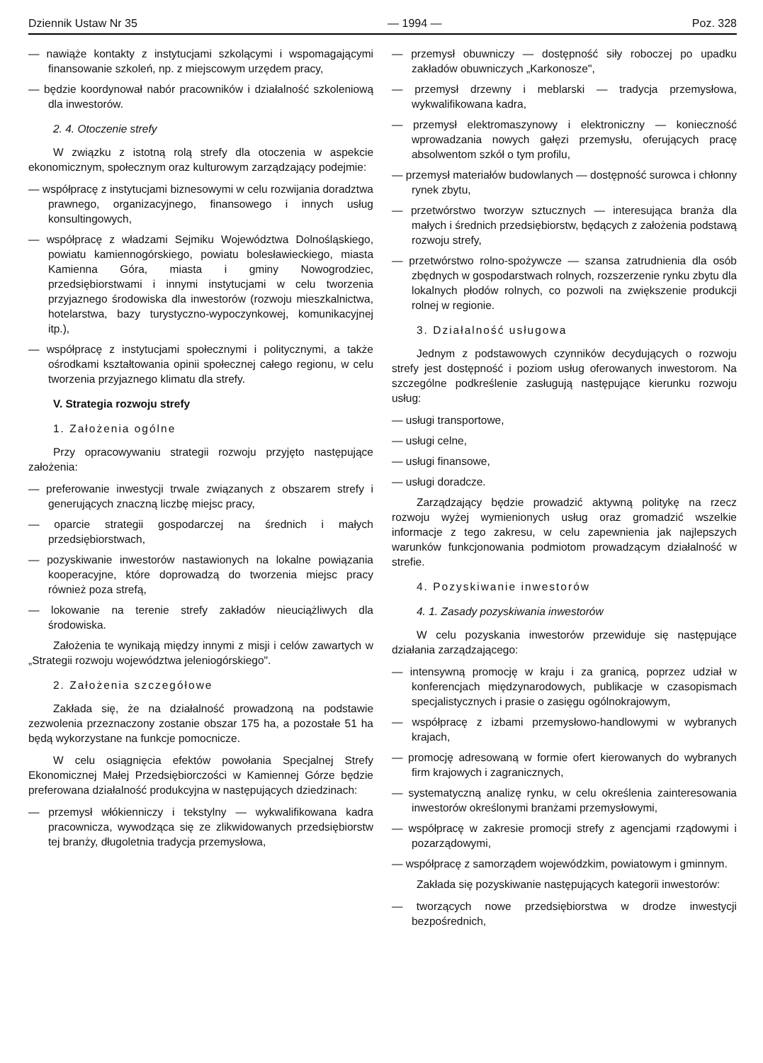Dziennik Ustaw Nr 35 — 1994 — Poz. 328
— nawiąże kontakty z instytucjami szkolącymi i wspomagającymi finansowanie szkoleń, np. z miejscowym urzędem pracy,
— będzie koordynował nabór pracowników i działalność szkoleniową dla inwestorów.
2. 4. Otoczenie strefy
W związku z istotną rolą strefy dla otoczenia w aspekcie ekonomicznym, społecznym oraz kulturowym zarządzający podejmie:
— współpracę z instytucjami biznesowymi w celu rozwijania doradztwa prawnego, organizacyjnego, finansowego i innych usług konsultingowych,
— współpracę z władzami Sejmiku Województwa Dolnośląskiego, powiatu kamiennogórskiego, powiatu bolesławieckiego, miasta Kamienna Góra, miasta i gminy Nowogrodziec, przedsiębiorstwami i innymi instytucjami w celu tworzenia przyjaznego środowiska dla inwestorów (rozwoju mieszkalnictwa, hotelarstwa, bazy turystyczno-wypoczynkowej, komunikacyjnej itp.),
— współpracę z instytucjami społecznymi i politycznymi, a także ośrodkami kształtowania opinii społecznej całego regionu, w celu tworzenia przyjaznego klimatu dla strefy.
V. Strategia rozwoju strefy
1. Założenia ogólne
Przy opracowywaniu strategii rozwoju przyjęto następujące założenia:
— preferowanie inwestycji trwale związanych z obszarem strefy i generujących znaczną liczbę miejsc pracy,
— oparcie strategii gospodarczej na średnich i małych przedsiębiorstwach,
— pozyskiwanie inwestorów nastawionych na lokalne powiązania kooperacyjne, które doprowadzą do tworzenia miejsc pracy również poza strefą,
— lokowanie na terenie strefy zakładów nieuciążliwych dla środowiska.
Założenia te wynikają między innymi z misji i celów zawartych w „Strategii rozwoju województwa jeleniogórskiego".
2. Założenia szczegółowe
Zakłada się, że na działalność prowadzoną na podstawie zezwolenia przeznaczony zostanie obszar 175 ha, a pozostałe 51 ha będą wykorzystane na funkcje pomocnicze.
W celu osiągnięcia efektów powołania Specjalnej Strefy Ekonomicznej Małej Przedsiębiorczości w Kamiennej Górze będzie preferowana działalność produkcyjna w następujących dziedzinach:
— przemysł włókienniczy i tekstylny — wykwalifikowana kadra pracownicza, wywodząca się ze zlikwidowanych przedsiębiorstw tej branży, długoletnia tradycja przemysłowa,
— przemysł obuwniczy — dostępność siły roboczej po upadku zakładów obuwniczych „Karkonosze",
— przemysł drzewny i meblarski — tradycja przemysłowa, wykwalifikowana kadra,
— przemysł elektromaszynowy i elektroniczny — konieczność wprowadzania nowych gałęzi przemysłu, oferujących pracę absolwentom szkół o tym profilu,
— przemysł materiałów budowlanych — dostępność surowca i chłonny rynek zbytu,
— przetwórstwo tworzyw sztucznych — interesująca branża dla małych i średnich przedsiębiorstw, będących z założenia podstawą rozwoju strefy,
— przetwórstwo rolno-spożywcze — szansa zatrudnienia dla osób zbędnych w gospodarstwach rolnych, rozszerzenie rynku zbytu dla lokalnych płodów rolnych, co pozwoli na zwiększenie produkcji rolnej w regionie.
3. Działalność usługowa
Jednym z podstawowych czynników decydujących o rozwoju strefy jest dostępność i poziom usług oferowanych inwestorom. Na szczególne podkreślenie zasługują następujące kierunku rozwoju usług:
— usługi transportowe,
— usługi celne,
— usługi finansowe,
— usługi doradcze.
Zarządzający będzie prowadzić aktywną politykę na rzecz rozwoju wyżej wymienionych usług oraz gromadzić wszelkie informacje z tego zakresu, w celu zapewnienia jak najlepszych warunków funkcjonowania podmiotom prowadzącym działalność w strefie.
4. Pozyskiwanie inwestorów
4. 1. Zasady pozyskiwania inwestorów
W celu pozyskania inwestorów przewiduje się następujące działania zarządzającego:
— intensywną promocję w kraju i za granicą, poprzez udział w konferencjach międzynarodowych, publikacje w czasopismach specjalistycznych i prasie o zasięgu ogólnokrajowym,
— współpracę z izbami przemysłowo-handlowymi w wybranych krajach,
— promocję adresowaną w formie ofert kierowanych do wybranych firm krajowych i zagranicznych,
— systematyczną analizę rynku, w celu określenia zainteresowania inwestorów określonymi branżami przemysłowymi,
— współpracę w zakresie promocji strefy z agencjami rządowymi i pozarządowymi,
— współpracę z samorządem wojewódzkim, powiatowym i gminnym.
Zakłada się pozyskiwanie następujących kategorii inwestorów:
— tworzących nowe przedsiębiorstwa w drodze inwestycji bezpośrednich,